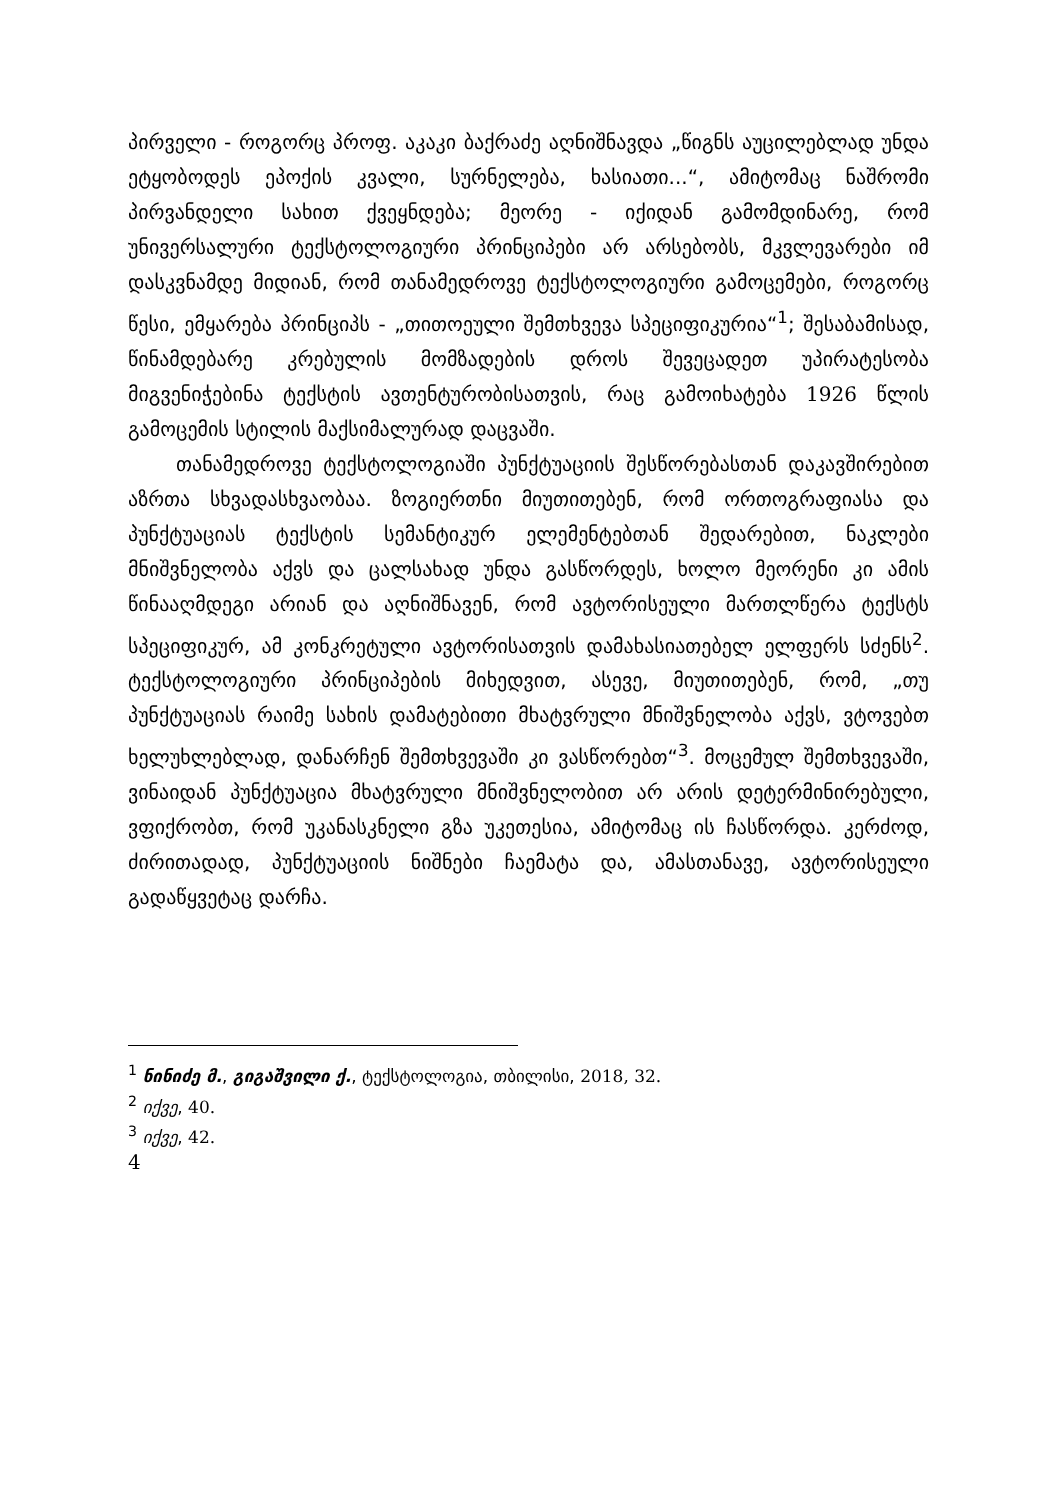პირველი - როგორც პროფ. აკაკი ბაქრაძე აღნიშნავდა „წიგნს აუცილებლად უნდა ეტყობოდეს ეპოქის კვალი, სურნელება, ხასიათი...“, ამიტომაც ნაშრომი პირვანდელი სახით ქვეყნდება; მეორე - იქიდან გამომდინარე, რომ უნივერსალური ტექსტოლოგიური პრინციპები არ არსებობს, მკვლევარები იმ დასკვნამდე მიდიან, რომ თანამედროვე ტექსტოლოგიური გამოცემები, როგორც წესი, ემყარება პრინციპს - „თითოეული შემთხვევა სპეციფიკურია“<sup>1</sup>; შესაბამისად, წინამდებარე კრებულის მომზადების დროს შევეცადეთ უპირატესობა მიგვენიჭებინა ტექსტის ავთენტურობისათვის, რაც გამოიხატება 1926 წლის გამოცემის სტილის მაქსიმალურად დაცვაში.
თანამედროვე ტექსტოლოგიაში პუნქტუაციის შესწორებასთან დაკავშირებით აზრთა სხვადასხვაობაა. ზოგიერთნი მიუთითებენ, რომ ორთოგრაფიასა და პუნქტუაციას ტექსტის სემანტიკურ ელემენტებთან შედარებით, ნაკლები მნიშვნელობა აქვს და ცალსახად უნდა გასწორდეს, ხოლო მეორენი კი ამის წინააღმდეგი არიან და აღნიშნავენ, რომ ავტორისეული მართლწერა ტექსტს სპეციფიკურ, ამ კონკრეტული ავტორისათვის დამახასიათებელ ელფერს სძენს<sup>2</sup>. ტექსტოლოგიური პრინციპების მიხედვით, ასევე, მიუთითებენ, რომ, „თუ პუნქტუაციას რაიმე სახის დამატებითი მხატვრული მნიშვნელობა აქვს, ვტოვებთ ხელუხლებლად, დანარჩენ შემთხვევაში კი ვასწორებთ“<sup>3</sup>. მოცემულ შემთხვევაში, ვინაიდან პუნქტუაცია მხატვრული მნიშვნელობით არ არის დეტერმინირებული, ვფიქრობთ, რომ უკანასკნელი გზა უკეთესია, ამიტომაც ის ჩასწორდა. კერძოდ, ძირითადად, პუნქტუაციის ნიშნები ჩაემატა და, ამასთანავე, ავტორისეული გადაწყვეტაც დარჩა.
<sup>1</sup> ნინიძე მ., გიგაშვილი ქ., ტექსტოლოგია, თბილისი, 2018, 32.
<sup>2</sup> იქვე, 40.
<sup>3</sup> იქვე, 42.
4